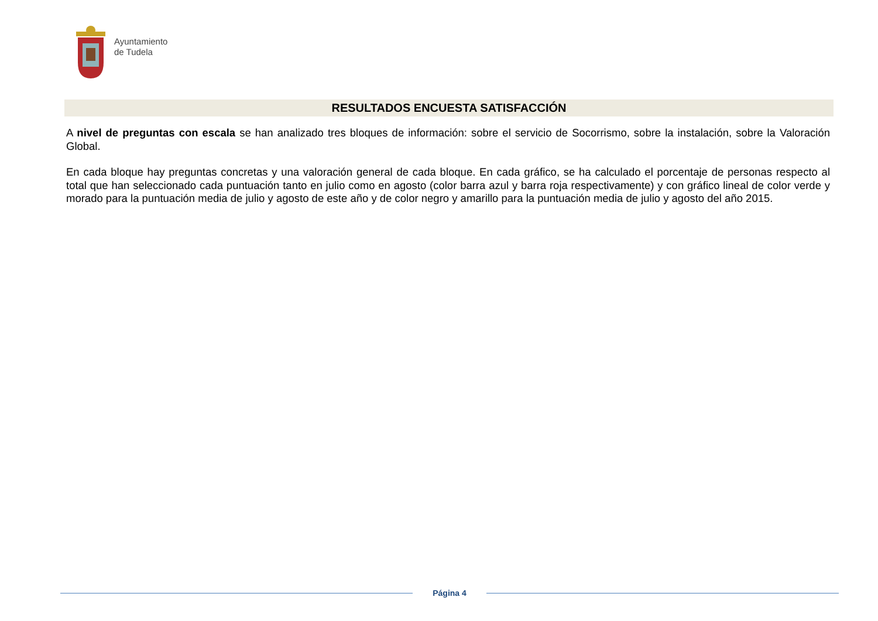Ayuntamiento
de Tudela
RESULTADOS ENCUESTA SATISFACCIÓN
A nivel de preguntas con escala se han analizado tres bloques de información: sobre el servicio de Socorrismo, sobre la instalación, sobre la Valoración Global.
En cada bloque hay preguntas concretas y una valoración general de cada bloque. En cada gráfico, se ha calculado el porcentaje de personas respecto al total que han seleccionado cada puntuación tanto en julio como en agosto (color barra azul y barra roja respectivamente) y con gráfico lineal de color verde y morado para la puntuación media de julio y agosto de este año y de color negro y amarillo para la puntuación media de julio y agosto del año 2015.
Página 4